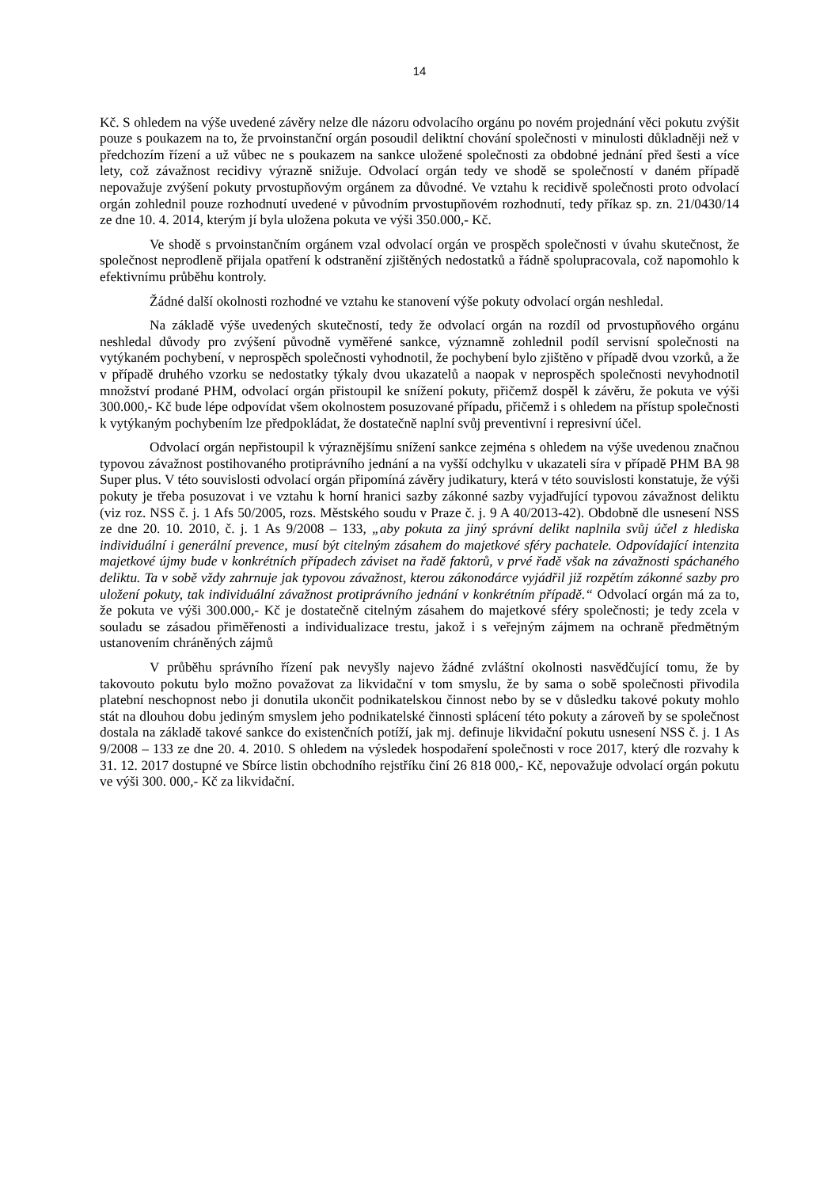14
Kč. S ohledem na výše uvedené závěry nelze dle názoru odvolacího orgánu po novém projednání věci pokutu zvýšit pouze s poukazem na to, že prvoinstanční orgán posoudil deliktní chování společnosti v minulosti důkladněji než v předchozím řízení a už vůbec ne s poukazem na sankce uložené společnosti za obdobné jednání před šesti a více lety, což závažnost recidivy výrazně snižuje. Odvolací orgán tedy ve shodě se společností v daném případě nepovažuje zvýšení pokuty prvostupňovým orgánem za důvodné. Ve vztahu k recidivě společnosti proto odvolací orgán zohlednil pouze rozhodnutí uvedené v původním prvostupňovém rozhodnutí, tedy příkaz sp. zn. 21/0430/14 ze dne 10. 4. 2014, kterým jí byla uložena pokuta ve výši 350.000,- Kč.
Ve shodě s prvoinstančním orgánem vzal odvolací orgán ve prospěch společnosti v úvahu skutečnost, že společnost neprodleně přijala opatření k odstranění zjištěných nedostatků a řádně spolupracovala, což napomohlo k efektivnímu průběhu kontroly.
Žádné další okolnosti rozhodné ve vztahu ke stanovení výše pokuty odvolací orgán neshledal.
Na základě výše uvedených skutečností, tedy že odvolací orgán na rozdíl od prvostupňového orgánu neshledal důvody pro zvýšení původně vyměřené sankce, významně zohlednil podíl servisní společnosti na vytýkaném pochybení, v neprospěch společnosti vyhodnotil, že pochybení bylo zjištěno v případě dvou vzorků, a že v případě druhého vzorku se nedostatky týkaly dvou ukazatelů a naopak v neprospěch společnosti nevyhodnotil množství prodané PHM, odvolací orgán přistoupil ke snížení pokuty, přičemž dospěl k závěru, že pokuta ve výši 300.000,- Kč bude lépe odpovídat všem okolnostem posuzované případu, přičemž i s ohledem na přístup společnosti k vytýkaným pochybením lze předpokládat, že dostatečně naplní svůj preventivní i represivní účel.
Odvolací orgán nepřistoupil k výraznějšímu snížení sankce zejména s ohledem na výše uvedenou značnou typovou závažnost postihovaného protiprávního jednání a na vyšší odchylku v ukazateli síra v případě PHM BA 98 Super plus. V této souvislosti odvolací orgán připomíná závěry judikatury, která v této souvislosti konstatuje, že výši pokuty je třeba posuzovat i ve vztahu k horní hranici sazby zákonné sazby vyjadřující typovou závažnost deliktu (viz roz. NSS č. j. 1 Afs 50/2005, rozs. Městského soudu v Praze č. j. 9 A 40/2013-42). Obdobně dle usnesení NSS ze dne 20. 10. 2010, č. j. 1 As 9/2008 – 133, „aby pokuta za jiný správní delikt naplnila svůj účel z hlediska individuální i generální prevence, musí být citelným zásahem do majetkové sféry pachatele. Odpovídající intenzita majetkové újmy bude v konkrétních případech záviset na řadě faktorů, v prvé řadě však na závažnosti spáchaného deliktu. Ta v sobě vždy zahrnuje jak typovou závažnost, kterou zákonodárce vyjádřil již rozpětím zákonné sazby pro uložení pokuty, tak individuální závažnost protiprávního jednání v konkrétním případě.“ Odvolací orgán má za to, že pokuta ve výši 300.000,- Kč je dostatečně citelným zásahem do majetkové sféry společnosti; je tedy zcela v souladu se zásadou přiměřenosti a individualizace trestu, jakož i s veřejným zájmem na ochraně předmětným ustanovením chráněných zájmů
V průběhu správního řízení pak nevyšly najevo žádné zvláštní okolnosti nasvědčující tomu, že by takovouto pokutu bylo možno považovat za likvidační v tom smyslu, že by sama o sobě společnosti přivodila platební neschopnost nebo ji donutila ukončit podnikatelskou činnost nebo by se v důsledku takové pokuty mohlo stát na dlouhou dobu jediným smyslem jeho podnikatelské činnosti splácení této pokuty a zároveň by se společnost dostala na základě takové sankce do existenčních potíží, jak mj. definuje likvidační pokutu usnesení NSS č. j. 1 As 9/2008 – 133 ze dne 20. 4. 2010. S ohledem na výsledek hospodaření společnosti v roce 2017, který dle rozvahy k 31. 12. 2017 dostupné ve Sbírce listin obchodního rejstříku činí 26 818 000,- Kč, nepovažuje odvolací orgán pokutu ve výši 300. 000,- Kč za likvidační.